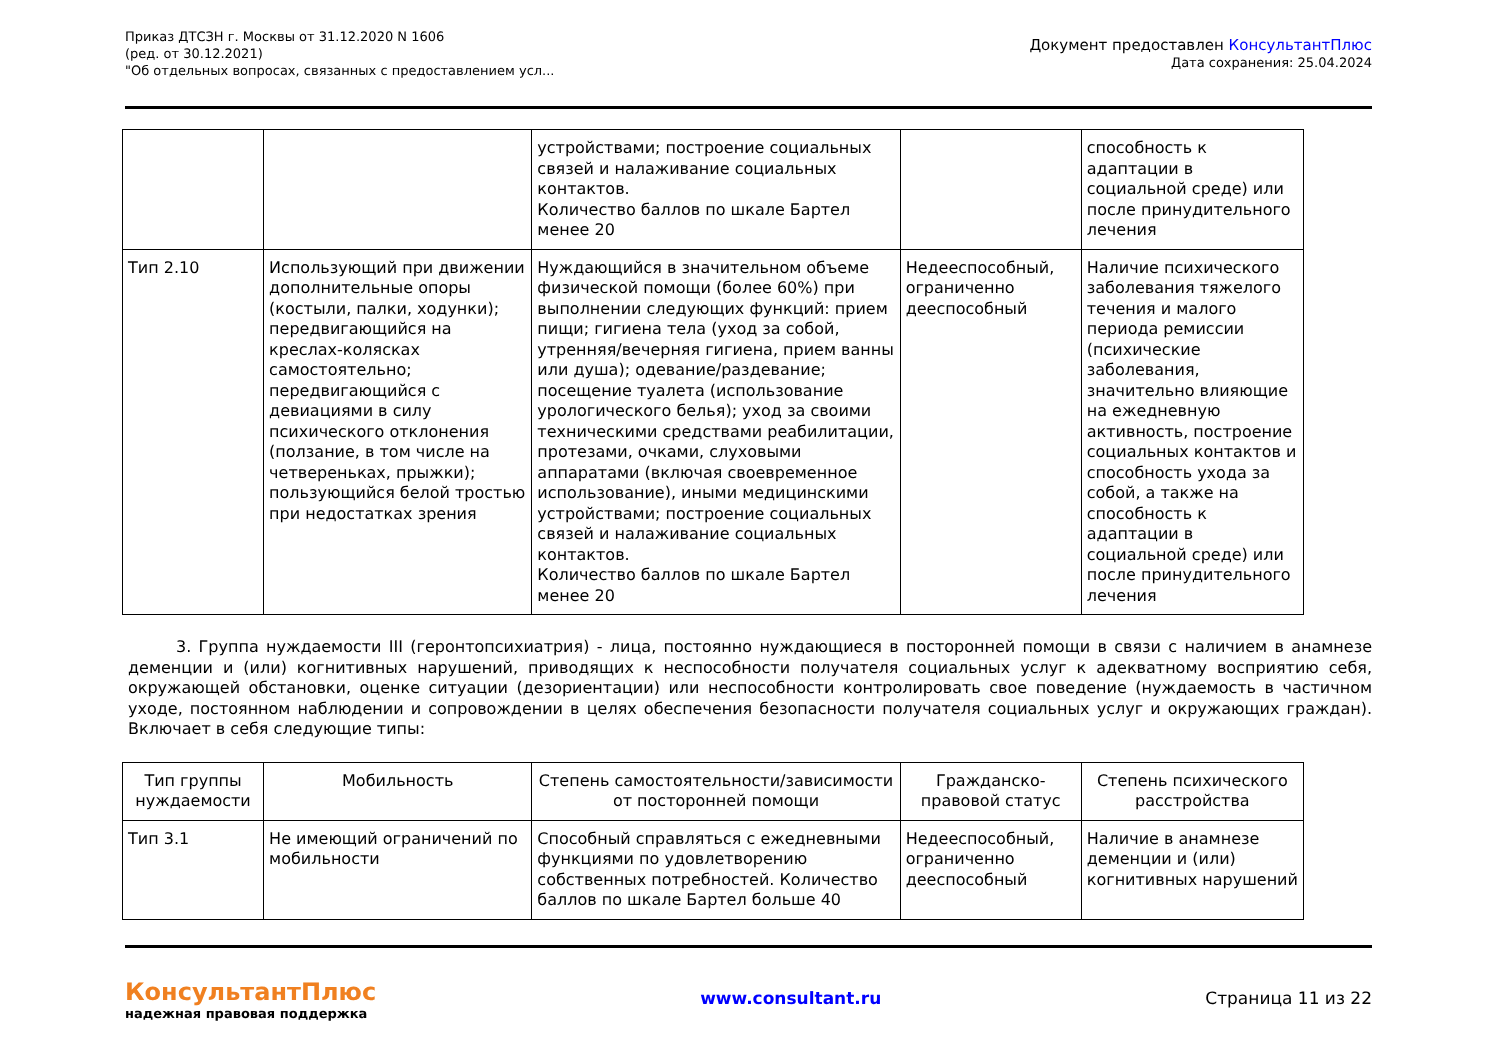Приказ ДТСЗН г. Москвы от 31.12.2020 N 1606
(ред. от 30.12.2021)
"Об отдельных вопросах, связанных с предоставлением усл...
Документ предоставлен КонсультантПлюс
Дата сохранения: 25.04.2024
| | | устройствами; построение социальных связей и налаживание социальных контактов. Количество баллов по шкале Бартел менее 20 | | способность к адаптации в социальной среде) или после принудительного лечения |
| Тип 2.10 | Использующий при движении дополнительные опоры (костыли, палки, ходунки); передвигающийся на креслах-колясках самостоятельно; передвигающийся с девиациями в силу психического отклонения (ползание, в том числе на четвереньках, прыжки); пользующийся белой тростью при недостатках зрения | Нуждающийся в значительном объеме физической помощи (более 60%) при выполнении следующих функций: прием пищи; гигиена тела (уход за собой, утренняя/вечерняя гигиена, прием ванны или душа); одевание/раздевание; посещение туалета (использование урологического белья); уход за своими техническими средствами реабилитации, протезами, очками, слуховыми аппаратами (включая своевременное использование), иными медицинскими устройствами; построение социальных связей и налаживание социальных контактов. Количество баллов по шкале Бартел менее 20 | Недееспособный, ограниченно дееспособный | Наличие психического заболевания тяжелого течения и малого периода ремиссии (психические заболевания, значительно влияющие на ежедневную активность, построение социальных контактов и способность ухода за собой, а также на способность к адаптации в социальной среде) или после принудительного лечения |
3. Группа нуждаемости III (геронтопсихиатрия) - лица, постоянно нуждающиеся в посторонней помощи в связи с наличием в анамнезе деменции и (или) когнитивных нарушений, приводящих к неспособности получателя социальных услуг к адекватному восприятию себя, окружающей обстановки, оценке ситуации (дезориентации) или неспособности контролировать свое поведение (нуждаемость в частичном уходе, постоянном наблюдении и сопровождении в целях обеспечения безопасности получателя социальных услуг и окружающих граждан). Включает в себя следующие типы:
| Тип группы нуждаемости | Мобильность | Степень самостоятельности/зависимости от посторонней помощи | Гражданско-правовой статус | Степень психического расстройства |
| --- | --- | --- | --- | --- |
| Тип 3.1 | Не имеющий ограничений по мобильности | Способный справляться с ежедневными функциями по удовлетворению собственных потребностей. Количество баллов по шкале Бартел больше 40 | Недееспособный, ограниченно дееспособный | Наличие в анамнезе деменции и (или) когнитивных нарушений |
КонсультантПлюс
надежная правовая поддержка
www.consultant.ru Страница 11 из 22